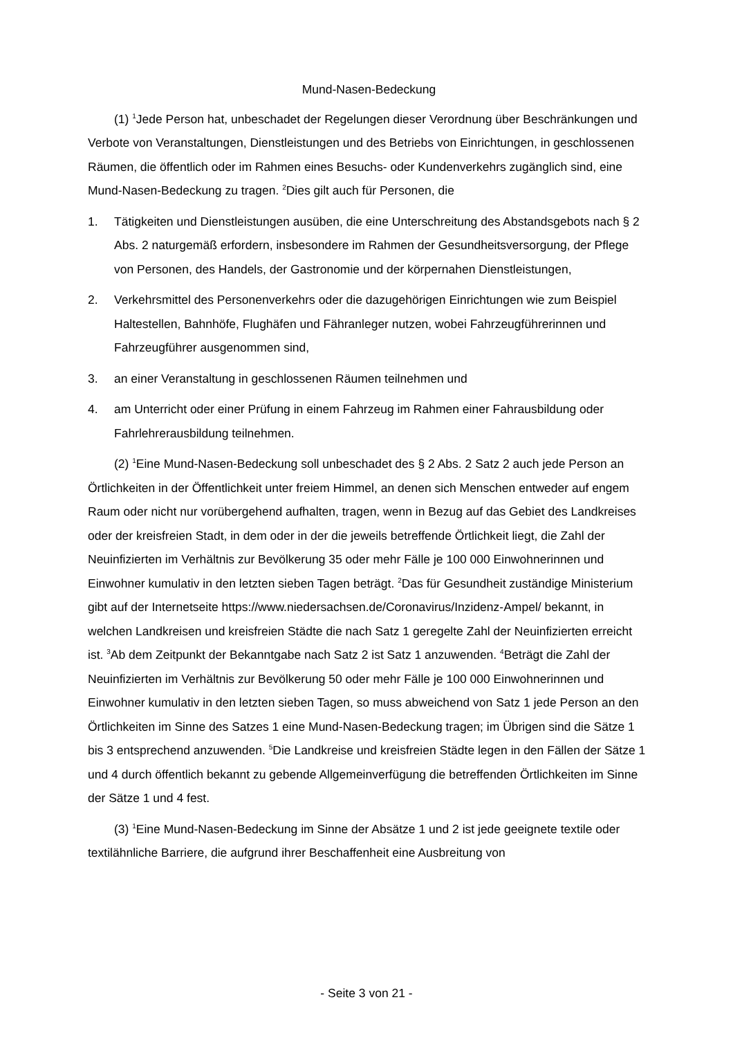Mund-Nasen-Bedeckung
(1) <sup>1</sup>Jede Person hat, unbeschadet der Regelungen dieser Verordnung über Beschränkungen und Verbote von Veranstaltungen, Dienstleistungen und des Betriebs von Einrichtungen, in geschlossenen Räumen, die öffentlich oder im Rahmen eines Besuchs- oder Kundenverkehrs zugänglich sind, eine Mund-Nasen-Bedeckung zu tragen. <sup>2</sup>Dies gilt auch für Personen, die
1. Tätigkeiten und Dienstleistungen ausüben, die eine Unterschreitung des Abstandsgebots nach § 2 Abs. 2 naturgemäß erfordern, insbesondere im Rahmen der Gesundheitsversorgung, der Pflege von Personen, des Handels, der Gastronomie und der körpernahen Dienstleistungen,
2. Verkehrsmittel des Personenverkehrs oder die dazugehörigen Einrichtungen wie zum Beispiel Haltestellen, Bahnhöfe, Flughäfen und Fähranleger nutzen, wobei Fahrzeugführerinnen und Fahrzeugführer ausgenommen sind,
3. an einer Veranstaltung in geschlossenen Räumen teilnehmen und
4. am Unterricht oder einer Prüfung in einem Fahrzeug im Rahmen einer Fahrausbildung oder Fahrlehrerausbildung teilnehmen.
(2) <sup>1</sup>Eine Mund-Nasen-Bedeckung soll unbeschadet des § 2 Abs. 2 Satz 2 auch jede Person an Örtlichkeiten in der Öffentlichkeit unter freiem Himmel, an denen sich Menschen entweder auf engem Raum oder nicht nur vorübergehend aufhalten, tragen, wenn in Bezug auf das Gebiet des Landkreises oder der kreisfreien Stadt, in dem oder in der die jeweils betreffende Örtlichkeit liegt, die Zahl der Neuinfizierten im Verhältnis zur Bevölkerung 35 oder mehr Fälle je 100 000 Einwohnerinnen und Einwohner kumulativ in den letzten sieben Tagen beträgt. <sup>2</sup>Das für Gesundheit zuständige Ministerium gibt auf der Internetseite https://www.niedersachsen.de/Coronavirus/Inzidenz-Ampel/ bekannt, in welchen Landkreisen und kreisfreien Städte die nach Satz 1 geregelte Zahl der Neuinfizierten erreicht ist. <sup>3</sup>Ab dem Zeitpunkt der Bekanntgabe nach Satz 2 ist Satz 1 anzuwenden. <sup>4</sup>Beträgt die Zahl der Neuinfizierten im Verhältnis zur Bevölkerung 50 oder mehr Fälle je 100 000 Einwohnerinnen und Einwohner kumulativ in den letzten sieben Tagen, so muss abweichend von Satz 1 jede Person an den Örtlichkeiten im Sinne des Satzes 1 eine Mund-Nasen-Bedeckung tragen; im Übrigen sind die Sätze 1 bis 3 entsprechend anzuwenden. <sup>5</sup>Die Landkreise und kreisfreien Städte legen in den Fällen der Sätze 1 und 4 durch öffentlich bekannt zu gebende Allgemeinverfügung die betreffenden Örtlichkeiten im Sinne der Sätze 1 und 4 fest.
(3) <sup>1</sup>Eine Mund-Nasen-Bedeckung im Sinne der Absätze 1 und 2 ist jede geeignete textile oder textilähnliche Barriere, die aufgrund ihrer Beschaffenheit eine Ausbreitung von
- Seite 3 von 21 -